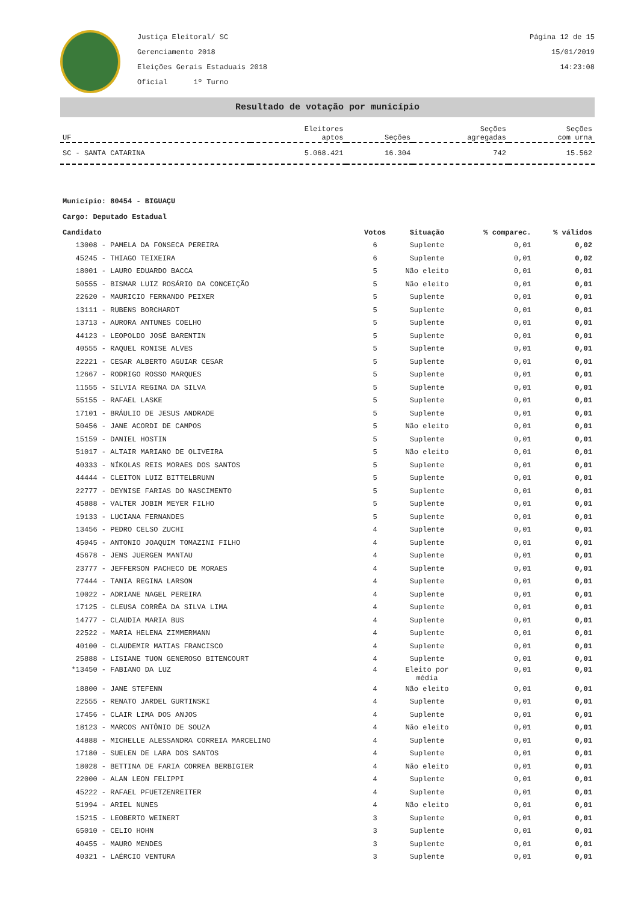Justiça Eleitoral/ SC
Gerenciamento 2018
Eleições Gerais Estaduais 2018
Oficial 1º Turno
Página 12 de 15
15/01/2019
14:23:08
Resultado de votação por município
| UF | Eleitores aptos | Seções | Seções agregadas | Seções com urna |
| --- | --- | --- | --- | --- |
| SC - SANTA CATARINA | 5.068.421 | 16.304 | 742 | 15.562 |
Município: 80454 - BIGUAÇU
Cargo: Deputado Estadual
| Candidato | Votos | Situação | % comparec. | % válidos |
| 13008 - PAMELA DA FONSECA PEREIRA | 6 | Suplente | 0,01 | 0,02 |
| 45245 - THIAGO TEIXEIRA | 6 | Suplente | 0,01 | 0,02 |
| 18001 - LAURO EDUARDO BACCA | 5 | Não eleito | 0,01 | 0,01 |
| 50555 - BISMAR LUIZ ROSÁRIO DA CONCEIÇÃO | 5 | Não eleito | 0,01 | 0,01 |
| 22620 - MAURICIO FERNANDO PEIXER | 5 | Suplente | 0,01 | 0,01 |
| 13111 - RUBENS BORCHARDT | 5 | Suplente | 0,01 | 0,01 |
| 13713 - AURORA ANTUNES COELHO | 5 | Suplente | 0,01 | 0,01 |
| 44123 - LEOPOLDO JOSÉ BARENTIN | 5 | Suplente | 0,01 | 0,01 |
| 40555 - RAQUEL RONISE ALVES | 5 | Suplente | 0,01 | 0,01 |
| 22221 - CESAR ALBERTO AGUIAR CESAR | 5 | Suplente | 0,01 | 0,01 |
| 12667 - RODRIGO ROSSO MARQUES | 5 | Suplente | 0,01 | 0,01 |
| 11555 - SILVIA REGINA DA SILVA | 5 | Suplente | 0,01 | 0,01 |
| 55155 - RAFAEL LASKE | 5 | Suplente | 0,01 | 0,01 |
| 17101 - BRÁULIO DE JESUS ANDRADE | 5 | Suplente | 0,01 | 0,01 |
| 50456 - JANE ACORDI DE CAMPOS | 5 | Não eleito | 0,01 | 0,01 |
| 15159 - DANIEL HOSTIN | 5 | Suplente | 0,01 | 0,01 |
| 51017 - ALTAIR MARIANO DE OLIVEIRA | 5 | Não eleito | 0,01 | 0,01 |
| 40333 - NÍKOLAS REIS MORAES DOS SANTOS | 5 | Suplente | 0,01 | 0,01 |
| 44444 - CLEITON LUIZ BITTELBRUNN | 5 | Suplente | 0,01 | 0,01 |
| 22777 - DEYNISE FARIAS DO NASCIMENTO | 5 | Suplente | 0,01 | 0,01 |
| 45888 - VALTER JOBIM MEYER FILHO | 5 | Suplente | 0,01 | 0,01 |
| 19133 - LUCIANA FERNANDES | 5 | Suplente | 0,01 | 0,01 |
| 13456 - PEDRO CELSO ZUCHI | 4 | Suplente | 0,01 | 0,01 |
| 45045 - ANTONIO JOAQUIM TOMAZINI FILHO | 4 | Suplente | 0,01 | 0,01 |
| 45678 - JENS JUERGEN MANTAU | 4 | Suplente | 0,01 | 0,01 |
| 23777 - JEFFERSON PACHECO DE MORAES | 4 | Suplente | 0,01 | 0,01 |
| 77444 - TANIA REGINA LARSON | 4 | Suplente | 0,01 | 0,01 |
| 10022 - ADRIANE NAGEL PEREIRA | 4 | Suplente | 0,01 | 0,01 |
| 17125 - CLEUSA CORRÊA DA SILVA LIMA | 4 | Suplente | 0,01 | 0,01 |
| 14777 - CLAUDIA MARIA BUS | 4 | Suplente | 0,01 | 0,01 |
| 22522 - MARIA HELENA ZIMMERMANN | 4 | Suplente | 0,01 | 0,01 |
| 40100 - CLAUDEMIR MATIAS FRANCISCO | 4 | Suplente | 0,01 | 0,01 |
| 25888 - LISIANE TUON GENEROSO BITENCOURT | 4 | Suplente | 0,01 | 0,01 |
| *13450 - FABIANO DA LUZ | 4 | Eleito por média | 0,01 | 0,01 |
| 18800 - JANE STEFENN | 4 | Não eleito | 0,01 | 0,01 |
| 22555 - RENATO JARDEL GURTINSKI | 4 | Suplente | 0,01 | 0,01 |
| 17456 - CLAIR LIMA DOS ANJOS | 4 | Suplente | 0,01 | 0,01 |
| 18123 - MARCOS ANTÔNIO DE SOUZA | 4 | Não eleito | 0,01 | 0,01 |
| 44888 - MICHELLE ALESSANDRA CORREIA MARCELINO | 4 | Suplente | 0,01 | 0,01 |
| 17180 - SUELEN DE LARA DOS SANTOS | 4 | Suplente | 0,01 | 0,01 |
| 18028 - BETTINA DE FARIA CORREA BERBIGIER | 4 | Não eleito | 0,01 | 0,01 |
| 22000 - ALAN LEON FELIPPI | 4 | Suplente | 0,01 | 0,01 |
| 45222 - RAFAEL PFUETZENREITER | 4 | Suplente | 0,01 | 0,01 |
| 51994 - ARIEL NUNES | 4 | Não eleito | 0,01 | 0,01 |
| 15215 - LEOBERTO WEINERT | 3 | Suplente | 0,01 | 0,01 |
| 65010 - CELIO HOHN | 3 | Suplente | 0,01 | 0,01 |
| 40455 - MAURO MENDES | 3 | Suplente | 0,01 | 0,01 |
| 40321 - LAÉRCIO VENTURA | 3 | Suplente | 0,01 | 0,01 |